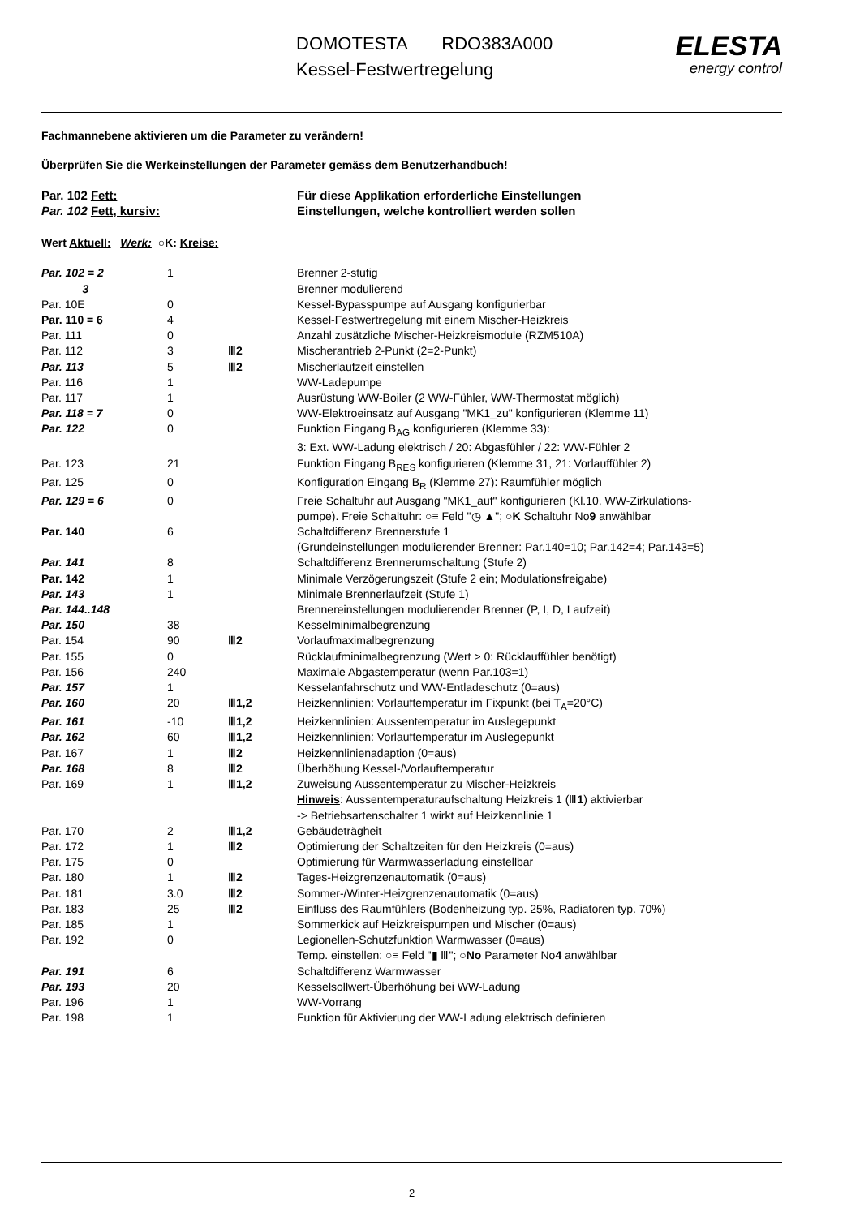DOMOTESTA RDO383A000
Kessel-Festwertregelung
ELESTA
energy control
Fachmannebene aktivieren um die Parameter zu verändern!
Überprüfen Sie die Werkeinstellungen der Parameter gemäss dem Benutzerhandbuch!
| Par. 102 Fett: | Für diese Applikation erforderliche Einstellungen |
| Par. 102 Fett, kursiv: | Einstellungen, welche kontrolliert werden sollen |
Wert Aktuell: Werk: ○K: Kreise:
| Par. 102 = 2 | 1 | | Brenner 2-stufig |
| 3 | | | Brenner modulierend |
| Par. 10E | 0 | | Kessel-Bypasspumpe auf Ausgang konfigurierbar |
| Par. 110 = 6 | 4 | | Kessel-Festwertregelung mit einem Mischer-Heizkreis |
| Par. 111 | 0 | | Anzahl zusätzliche Mischer-Heizkreismodule (RZM510A) |
| Par. 112 | 3 | Ⅲ2 | Mischerantrieb 2-Punkt (2=2-Punkt) |
| Par. 113 | 5 | Ⅲ2 | Mischerlaufzeit einstellen |
| Par. 116 | 1 | | WW-Ladepumpe |
| Par. 117 | 1 | | Ausrüstung WW-Boiler (2 WW-Fühler, WW-Thermostat möglich) |
| Par. 118 = 7 | 0 | | WW-Elektroeinsatz auf Ausgang "MK1_zu" konfigurieren (Klemme 11) |
| Par. 122 | 0 | | Funktion Eingang B<sub>AG</sub> konfigurieren (Klemme 33): 3: Ext. WW-Ladung elektrisch / 20: Abgasfühler / 22: WW-Fühler 2 |
| Par. 123 | 21 | | Funktion Eingang B<sub>RES</sub> konfigurieren (Klemme 31, 21: Vorlauffühler 2) |
| Par. 125 | 0 | | Konfiguration Eingang B<sub>R</sub> (Klemme 27): Raumfühler möglich |
| Par. 129 = 6 | 0 | | Freie Schaltuhr auf Ausgang "MK1_auf" konfigurieren (Kl.10, WW-Zirkulations- pumpe). Freie Schaltuhr: ○≡ Feld "◷ ▲"; ○ K Schaltuhr No 9 anwählbar |
| Par. 140 | 6 | | Schaltdifferenz Brennerstufe 1 (Grundeinstellungen modulierender Brenner: Par.140=10; Par.142=4; Par.143=5) |
| Par. 141 | 8 | | Schaltdifferenz Brennerumschaltung (Stufe 2) |
| Par. 142 | 1 | | Minimale Verzögerungszeit (Stufe 2 ein; Modulationsfreigabe) |
| Par. 143 | 1 | | Minimale Brennerlaufzeit (Stufe 1) |
| Par. 144..148 | | | Brennereinstellungen modulierender Brenner (P, I, D, Laufzeit) |
| Par. 150 | 38 | | Kesselminimalbegrenzung |
| Par. 154 | 90 | Ⅲ2 | Vorlaufmaximalbegrenzung |
| Par. 155 | 0 | | Rücklaufminimalbegrenzung (Wert > 0: Rücklauffühler benötigt) |
| Par. 156 | 240 | | Maximale Abgastemperatur (wenn Par.103=1) |
| Par. 157 | 1 | | Kesselanfahrschutz und WW-Entladeschutz (0=aus) |
| Par. 160 | 20 | Ⅲ1,2 | Heizkennlinien: Vorlauftemperatur im Fixpunkt (bei T<sub>A</sub>=20°C) |
| Par. 161 | -10 | Ⅲ1,2 | Heizkennlinien: Aussentemperatur im Auslegepunkt |
| Par. 162 | 60 | Ⅲ1,2 | Heizkennlinien: Vorlauftemperatur im Auslegepunkt |
| Par. 167 | 1 | Ⅲ2 | Heizkennlinienadaption (0=aus) |
| Par. 168 | 8 | Ⅲ2 | Überhöhung Kessel-/Vorlauftemperatur |
| Par. 169 | 1 | Ⅲ1,2 | Zuweisung Aussentemperatur zu Mischer-Heizkreis Hinweis : Aussentemperaturaufschaltung Heizkreis 1 (Ⅲ 1 ) aktivierbar -> Betriebsartenschalter 1 wirkt auf Heizkennlinie 1 |
| Par. 170 | 2 | Ⅲ1,2 | Gebäudeträgheit |
| Par. 172 | 1 | Ⅲ2 | Optimierung der Schaltzeiten für den Heizkreis (0=aus) |
| Par. 175 | 0 | | Optimierung für Warmwasserladung einstellbar |
| Par. 180 | 1 | Ⅲ2 | Tages-Heizgrenzenautomatik (0=aus) |
| Par. 181 | 3.0 | Ⅲ2 | Sommer-/Winter-Heizgrenzenautomatik (0=aus) |
| Par. 183 | 25 | Ⅲ2 | Einfluss des Raumfühlers (Bodenheizung typ. 25%, Radiatoren typ. 70%) |
| Par. 185 | 1 | | Sommerkick auf Heizkreispumpen und Mischer (0=aus) |
| Par. 192 | 0 | | Legionellen-Schutzfunktion Warmwasser (0=aus) Temp. einstellen: ○≡ Feld "▮ Ⅲ"; ○ No Parameter No 4 anwählbar |
| Par. 191 | 6 | | Schaltdifferenz Warmwasser |
| Par. 193 | 20 | | Kesselsollwert-Überhöhung bei WW-Ladung |
| Par. 196 | 1 | | WW-Vorrang |
| Par. 198 | 1 | | Funktion für Aktivierung der WW-Ladung elektrisch definieren |
2